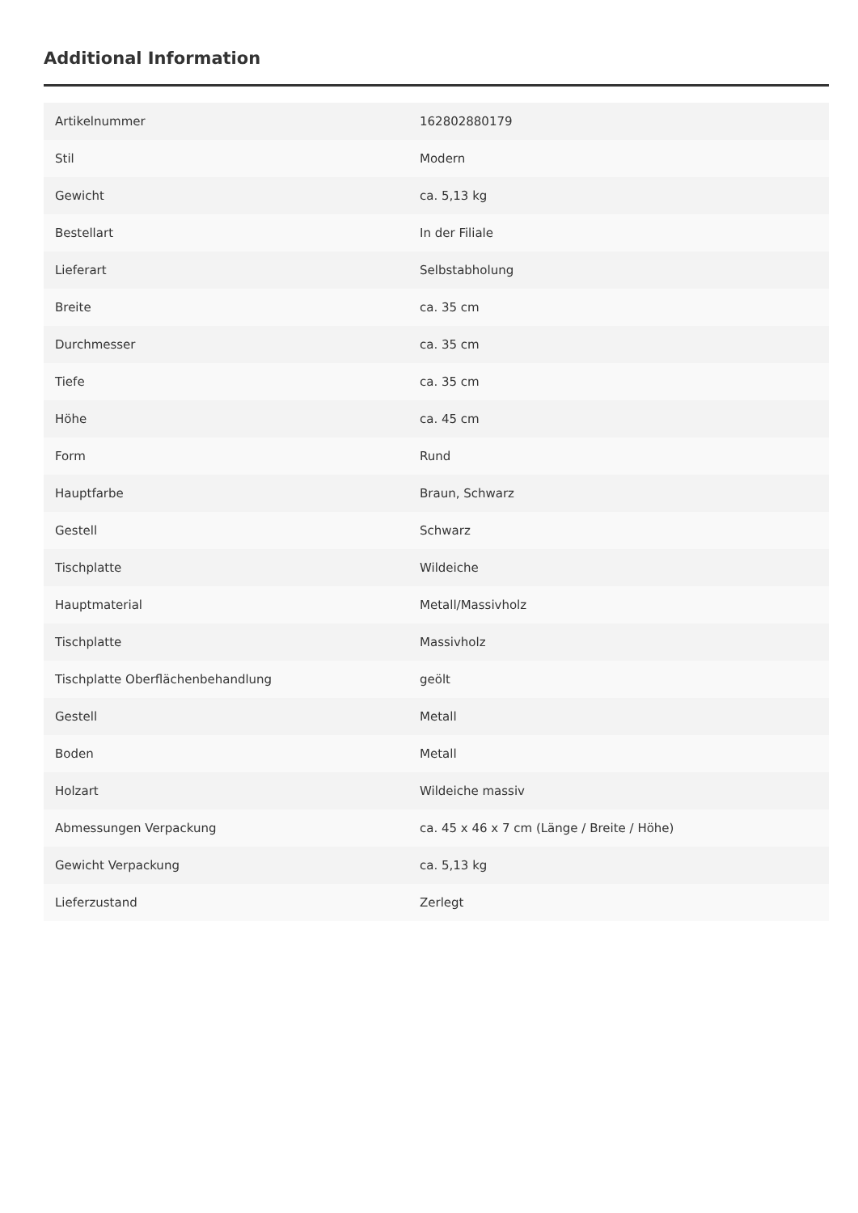Additional Information
| Artikelnummer | 162802880179 |
| Stil | Modern |
| Gewicht | ca. 5,13 kg |
| Bestellart | In der Filiale |
| Lieferart | Selbstabholung |
| Breite | ca. 35 cm |
| Durchmesser | ca. 35 cm |
| Tiefe | ca. 35 cm |
| Höhe | ca. 45 cm |
| Form | Rund |
| Hauptfarbe | Braun, Schwarz |
| Gestell | Schwarz |
| Tischplatte | Wildeiche |
| Hauptmaterial | Metall/Massivholz |
| Tischplatte | Massivholz |
| Tischplatte Oberflächenbehandlung | geölt |
| Gestell | Metall |
| Boden | Metall |
| Holzart | Wildeiche massiv |
| Abmessungen Verpackung | ca. 45 x 46 x 7 cm (Länge / Breite / Höhe) |
| Gewicht Verpackung | ca. 5,13 kg |
| Lieferzustand | Zerlegt |